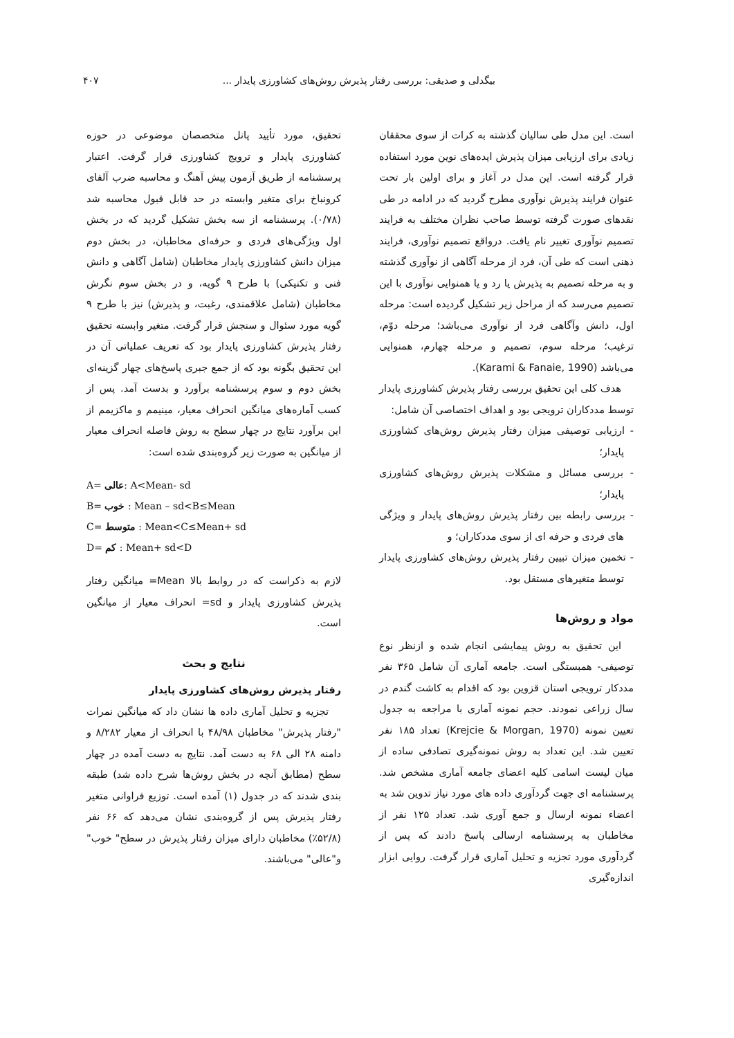بیگدلی و صدیقی: بررسی رفتار پذیرش روش‌های کشاورزی پایدار ... ۴۰۷
است. این مدل طی سالیان گذشته به کرات از سوی محققان زیادی برای ارزیابی میزان پذیرش ایده‌های نوین مورد استفاده قرار گرفته است. این مدل در آغاز و برای اولین بار تحت عنوان فرایند پذیرش نوآوری مطرح گردید که در ادامه در طی نقدهای صورت گرفته توسط صاحب نظران مختلف به فرایند تصمیم نوآوری تغییر نام یافت. درواقع تصمیم نوآوری، فرایند ذهنی است که طی آن، فرد از مرحله آگاهی از نوآوری گذشته و به مرحله تصمیم به پذیرش یا رد و یا همنوایی نوآوری با این تصمیم می‌رسد که از مراحل زیر تشکیل گردیده است: مرحله اول، دانش وآگاهی فرد از نوآوری می‌باشد؛ مرحله دوّم، ترغیب؛ مرحله سوم، تصمیم و مرحله چهارم، همنوایی می‌باشد (Karami & Fanaie, 1990).
هدف کلی این تحقیق بررسی رفتار پذیرش کشاورزی پایدار توسط مددکاران ترویجی بود و اهداف اختصاصی آن شامل:
- ارزیابی توصیفی میزان رفتار پذیرش روش‌های کشاورزی پایدار؛
- بررسی مسائل و مشکلات پذیرش روش‌های کشاورزی پایدار؛
- بررسی رابطه بین رفتار پذیرش روش‌های پایدار و ویژگی های فردی و حرفه ای از سوی مددکاران؛ و
- تخمین میزان تبیین رفتار پذیرش روش‌های کشاورزی پایدار توسط متغیرهای مستقل بود.
مواد و روش‌ها
این تحقیق به روش پیمایشی انجام شده و ازنظر نوع توصیفی- همبستگی است. جامعه آماری آن شامل ۳۶۵ نفر مددکار ترویجی استان قزوین بود که اقدام به کاشت گندم در سال زراعی نمودند. حجم نمونه آماری با مراجعه به جدول تعیین نمونه (Krejcie & Morgan, 1970) تعداد ۱۸۵ نفر تعیین شد. این تعداد به روش نمونه‌گیری تصادفی ساده از میان لیست اسامی کلیه اعضای جامعه آماری مشخص شد. پرسشنامه ای جهت گردآوری داده های مورد نیاز تدوین شد به اعضاء نمونه ارسال و جمع آوری شد. تعداد ۱۲۵ نفر از مخاطبان به پرسشنامه ارسالی پاسخ دادند که پس از گردآوری مورد تجزیه و تحلیل آماری قرار گرفت. روایی ابزار اندازه‌گیری
تحقیق، مورد تأیید پانل متخصصان موضوعی در حوزه کشاورزی پایدار و ترویج کشاورزی قرار گرفت. اعتبار پرسشنامه از طریق آزمون پیش آهنگ و محاسبه ضرب آلفای کرونباخ برای متغیر وابسته در حد قابل قبول محاسبه شد (۰/۷۸). پرسشنامه از سه بخش تشکیل گردید که در بخش اول ویژگی‌های فردی و حرفه‌ای مخاطبان، در بخش دوم میزان دانش کشاورزی پایدار مخاطبان (شامل آگاهی و دانش فنی و تکنیکی) با طرح ۹ گویه، و در بخش سوم نگرش مخاطبان (شامل علاقمندی، رغبت، و پذیرش) نیز با طرح ۹ گویه مورد سئوال و سنجش قرار گرفت. متغیر وابسته تحقیق رفتار پذیرش کشاورزی پایدار بود که تعریف عملیاتی آن در این تحقیق بگونه بود که از جمع جبری پاسخ‌های چهار گزینه‌ای بخش دوم و سوم پرسشنامه برآورد و بدست آمد. پس از کسب آماره‌های میانگین انحراف معیار، مینیمم و ماکزیمم از این برآورد نتایج در چهار سطح به روش فاصله انحراف معیار از میانگین به صورت زیر گروه‌بندی شده است:
A= عالی: A<Mean- sd
B= خوب : Mean – sd<B≤Mean
C= متوسط : Mean<C≤Mean+ sd
D= کم : Mean+ sd<D
لازم به ذکراست که در روابط بالا Mean= میانگین رفتار پذیرش کشاورزی پایدار و sd= انحراف معیار از میانگین است.
نتایج و بحث
رفتار پذیرش روش‌های کشاورزی پایدار
تجزیه و تحلیل آماری داده ها نشان داد که میانگین نمرات "رفتار پذیرش" مخاطبان ۴۸/۹۸ با انحراف از معیار ۸/۲۸۲ و دامنه ۲۸ الی ۶۸ به دست آمد. نتایج به دست آمده در چهار سطح (مطابق آنچه در بخش روش‌ها شرح داده شد) طبقه بندی شدند که در جدول (۱) آمده است. توزیع فراوانی متغیر رفتار پذیرش پس از گروه‌بندی نشان می‌دهد که ۶۶ نفر (۵۲/۸٪) مخاطبان دارای میزان رفتار پذیرش در سطح" خوب" و"عالی" می‌باشند.